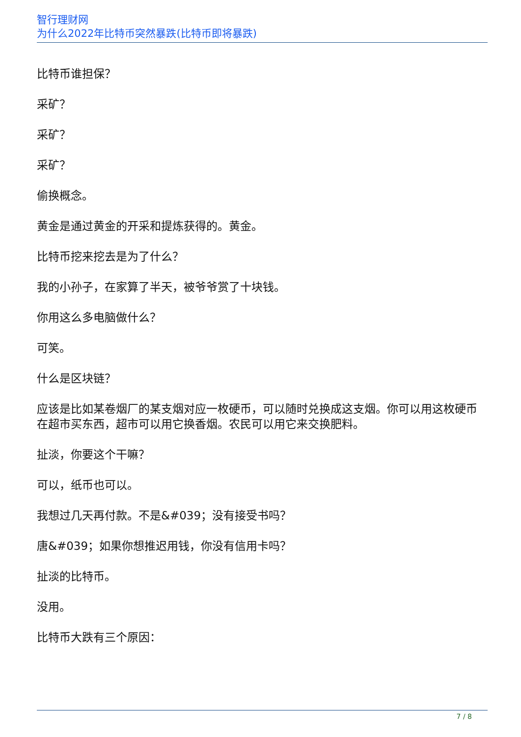智行理财网
为什么2022年比特币突然暴跌(比特币即将暴跌)
比特币谁担保？
采矿？
采矿？
采矿？
偷换概念。
黄金是通过黄金的开采和提炼获得的。黄金。
比特币挖来挖去是为了什么？
我的小孙子，在家算了半天，被爷爷赏了十块钱。
你用这么多电脑做什么？
可笑。
什么是区块链？
应该是比如某卷烟厂的某支烟对应一枚硬币，可以随时兑换成这支烟。你可以用这枚硬币在超市买东西，超市可以用它换香烟。农民可以用它来交换肥料。
扯淡，你要这个干嘛？
可以，纸币也可以。
我想过几天再付款。不是&#039；没有接受书吗？
唐&#039；如果你想推迟用钱，你没有信用卡吗？
扯淡的比特币。
没用。
比特币大跌有三个原因：
7 / 8